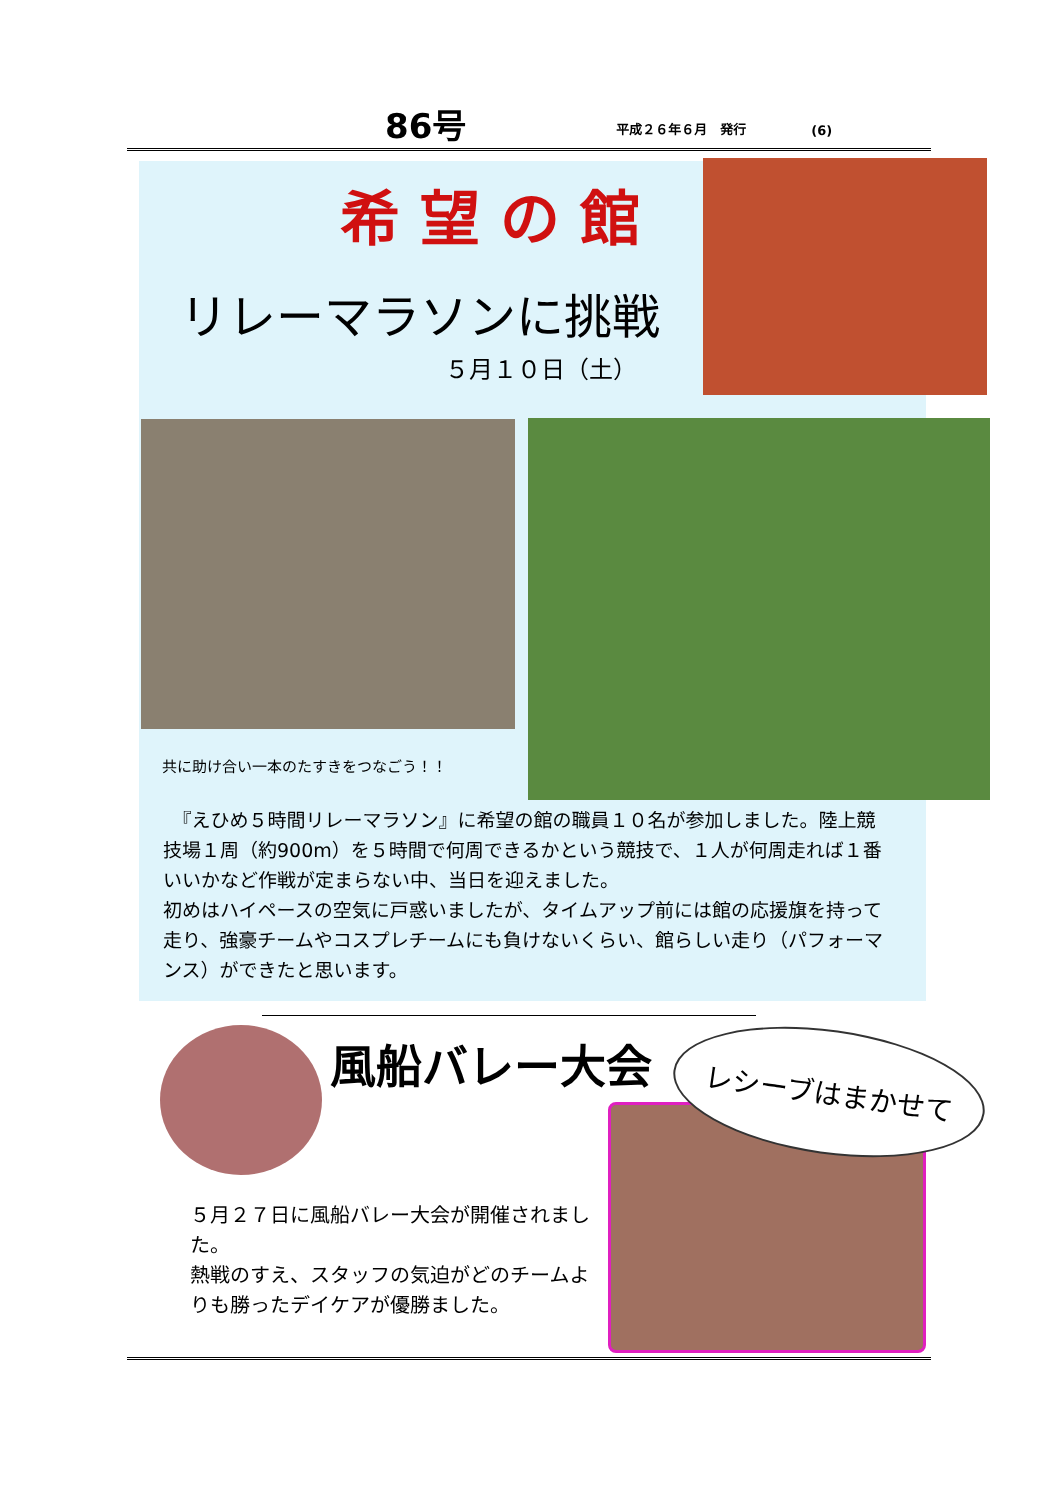86号 平成２６年６月　発行 (6)
希望の館
リレーマラソンに挑戦
５月１０日（土）
共に助け合い一本のたすきをつなごう！！
　『えひめ５時間リレーマラソン』に希望の館の職員１０名が参加しました。陸上競技場１周（約900m）を５時間で何周できるかという競技で、１人が何周走れば１番いいかなど作戦が定まらない中、当日を迎えました。
初めはハイペースの空気に戸惑いましたが、タイムアップ前には館の応援旗を持って走り、強豪チームやコスプレチームにも負けないくらい、館らしい走り（パフォーマンス）ができたと思います。
風船バレー大会 レシーブはまかせて
５月２７日に風船バレー大会が開催されました。
熱戦のすえ、スタッフの気迫がどのチームよりも勝ったデイケアが優勝ました。